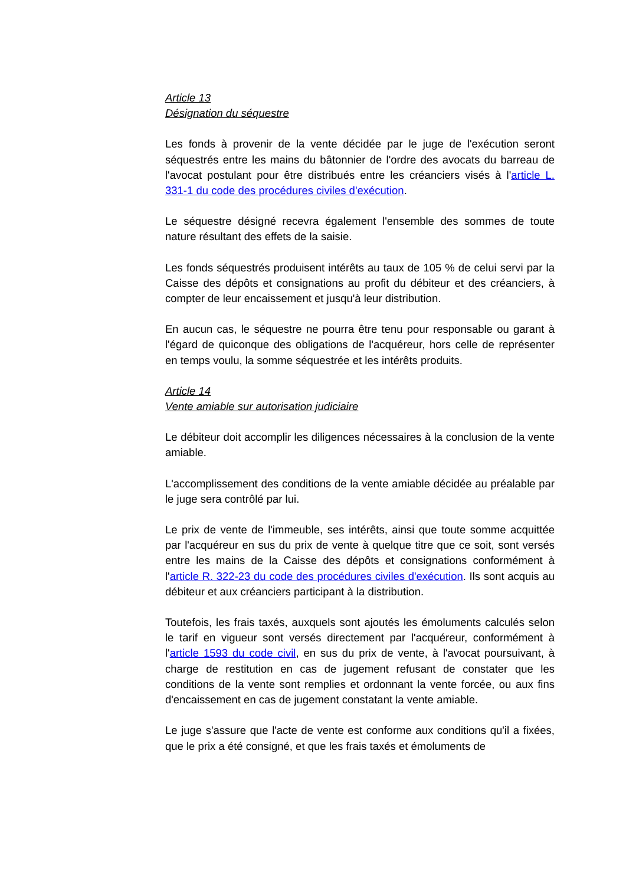Article 13
Désignation du séquestre
Les fonds à provenir de la vente décidée par le juge de l'exécution seront séquestrés entre les mains du bâtonnier de l'ordre des avocats du barreau de l'avocat postulant pour être distribués entre les créanciers visés à l'article L. 331-1 du code des procédures civiles d'exécution.
Le séquestre désigné recevra également l'ensemble des sommes de toute nature résultant des effets de la saisie.
Les fonds séquestrés produisent intérêts au taux de 105 % de celui servi par la Caisse des dépôts et consignations au profit du débiteur et des créanciers, à compter de leur encaissement et jusqu'à leur distribution.
En aucun cas, le séquestre ne pourra être tenu pour responsable ou garant à l'égard de quiconque des obligations de l'acquéreur, hors celle de représenter en temps voulu, la somme séquestrée et les intérêts produits.
Article 14
Vente amiable sur autorisation judiciaire
Le débiteur doit accomplir les diligences nécessaires à la conclusion de la vente amiable.
L'accomplissement des conditions de la vente amiable décidée au préalable par le juge sera contrôlé par lui.
Le prix de vente de l'immeuble, ses intérêts, ainsi que toute somme acquittée par l'acquéreur en sus du prix de vente à quelque titre que ce soit, sont versés entre les mains de la Caisse des dépôts et consignations conformément à l'article R. 322-23 du code des procédures civiles d'exécution. Ils sont acquis au débiteur et aux créanciers participant à la distribution.
Toutefois, les frais taxés, auxquels sont ajoutés les émoluments calculés selon le tarif en vigueur sont versés directement par l'acquéreur, conformément à l'article 1593 du code civil, en sus du prix de vente, à l'avocat poursuivant, à charge de restitution en cas de jugement refusant de constater que les conditions de la vente sont remplies et ordonnant la vente forcée, ou aux fins d'encaissement en cas de jugement constatant la vente amiable.
Le juge s'assure que l'acte de vente est conforme aux conditions qu'il a fixées, que le prix a été consigné, et que les frais taxés et émoluments de